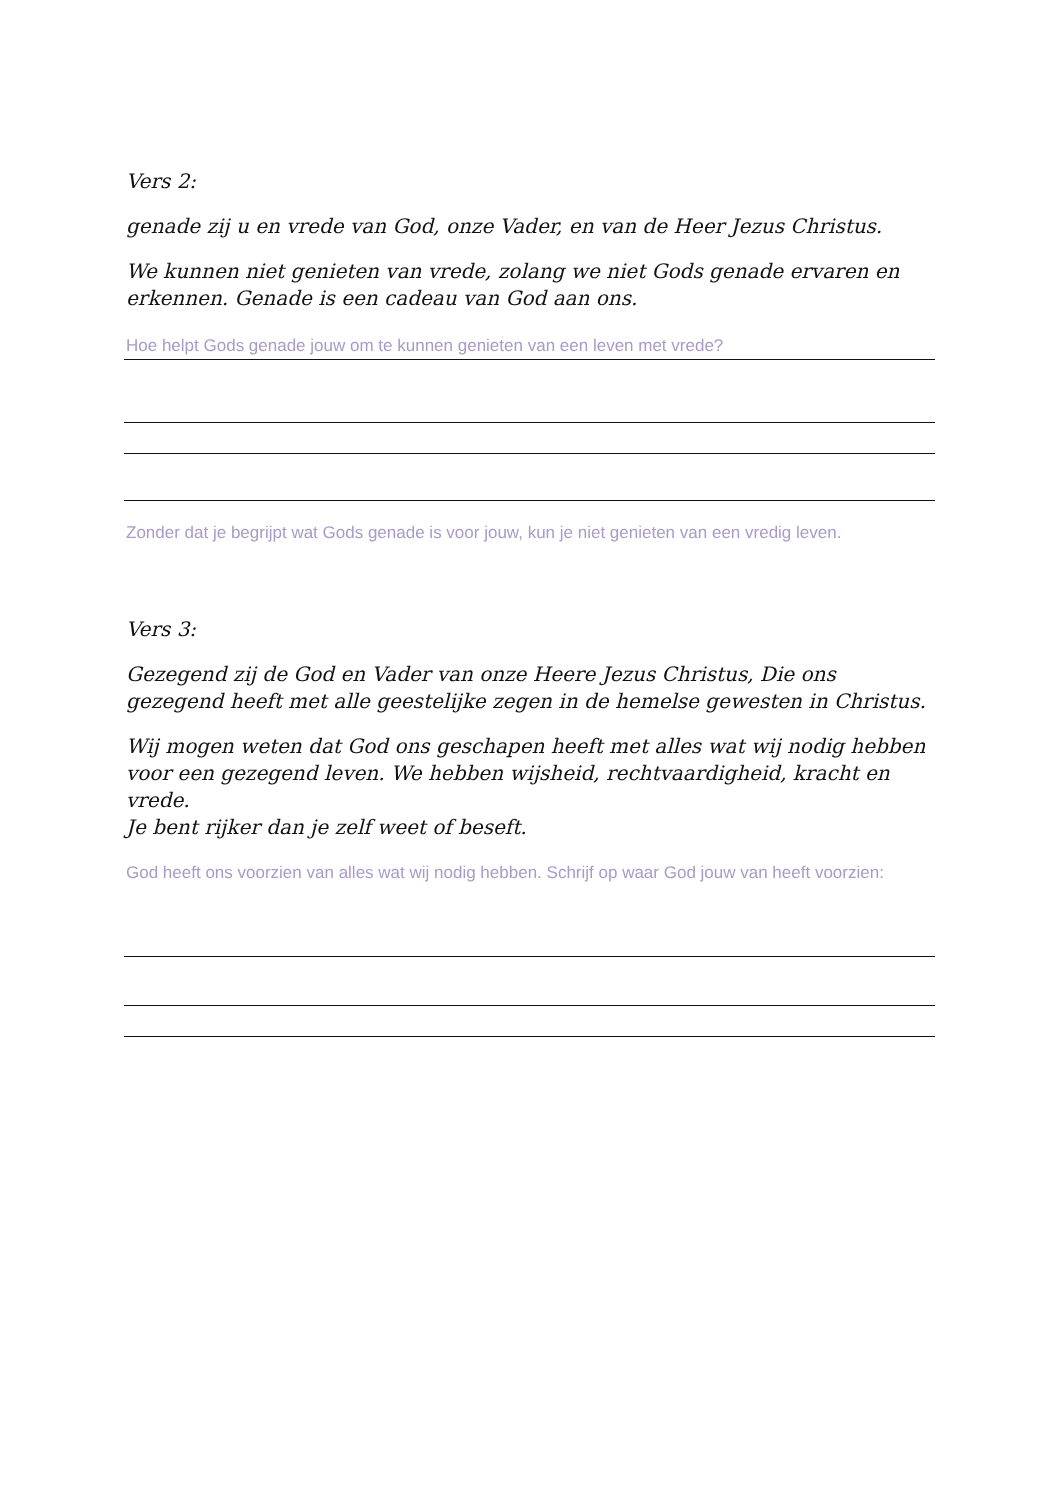Vers 2:
genade zij u en vrede van God, onze Vader, en van de Heer Jezus Christus.
We kunnen niet genieten van vrede, zolang we niet Gods genade ervaren en erkennen. Genade is een cadeau van God aan ons.
Hoe helpt Gods genade jouw om te kunnen genieten van een leven met vrede?
Zonder dat je begrijpt wat Gods genade is voor jouw, kun je niet genieten van een vredig leven.
Vers 3:
Gezegend zij de God en Vader van onze Heere Jezus Christus, Die ons gezegend heeft met alle geestelijke zegen in de hemelse gewesten in Christus.
Wij mogen weten dat God ons geschapen heeft met alles wat wij nodig hebben voor een gezegend leven. We hebben wijsheid, rechtvaardigheid, kracht en vrede.
Je bent rijker dan je zelf weet of beseft.
God heeft ons voorzien van alles wat wij nodig hebben. Schrijf op waar God jouw van heeft voorzien: